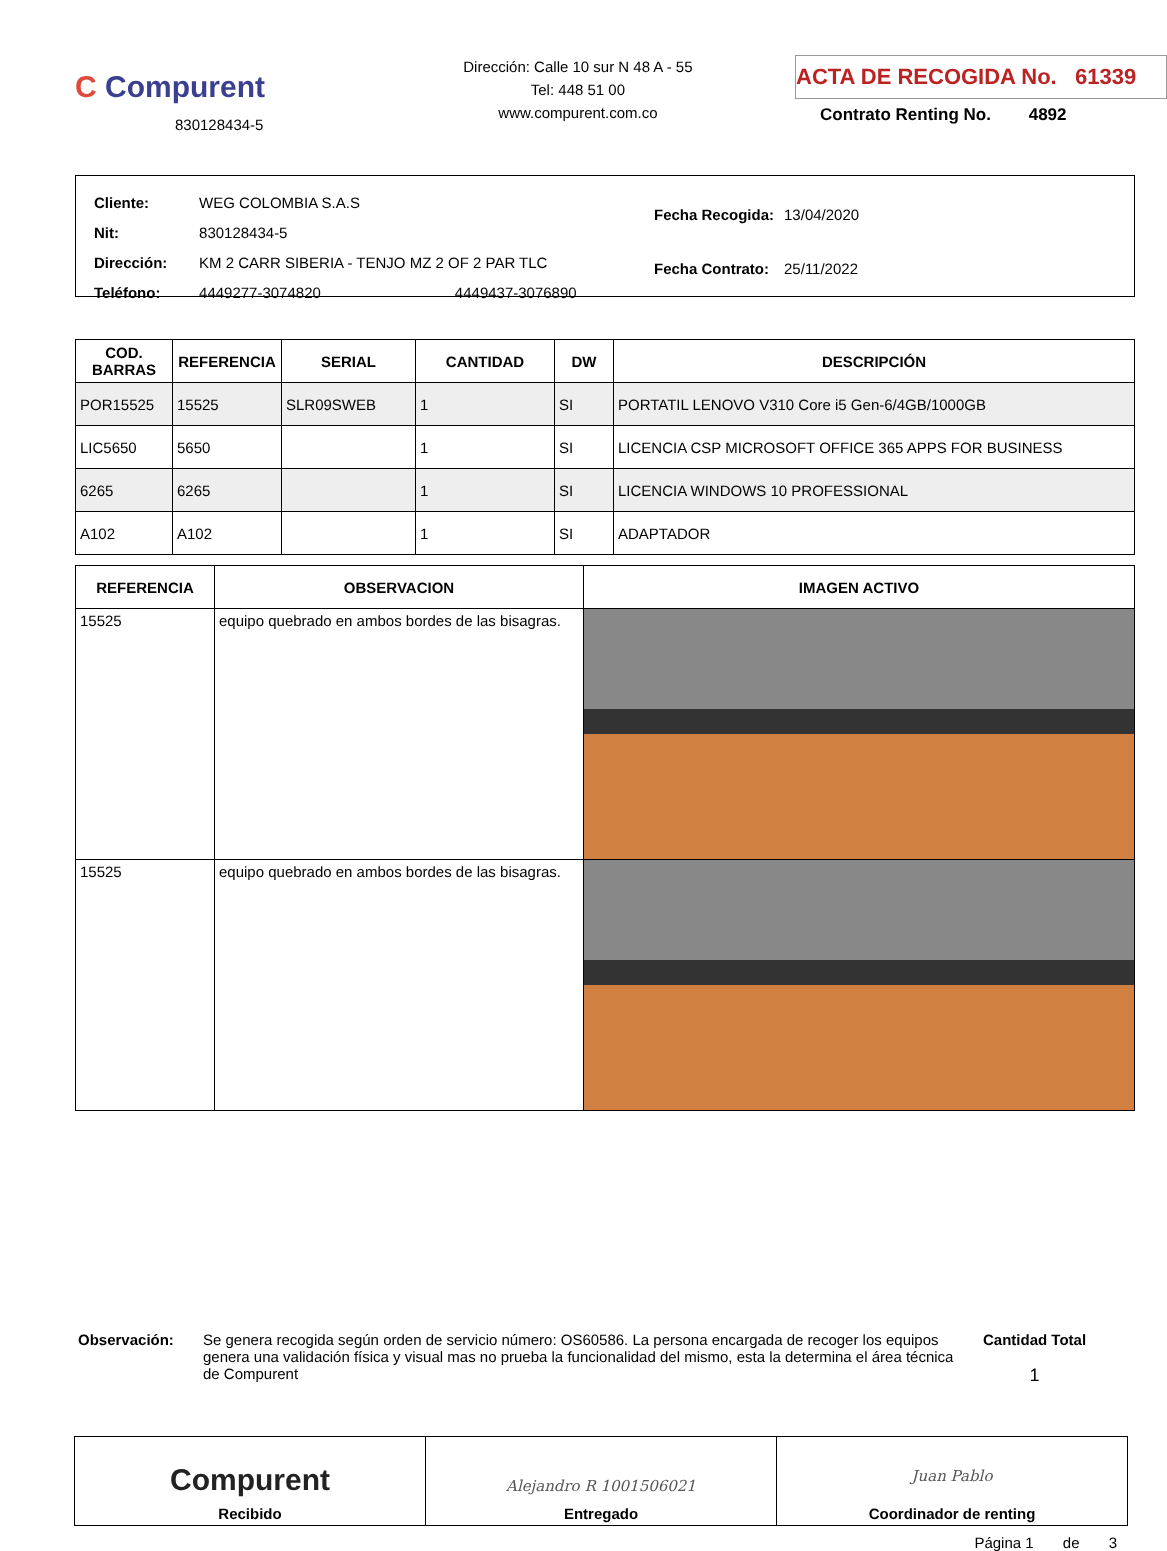C Compurent
830128434-5
Dirección: Calle 10 sur N 48 A - 55
Tel: 448 51 00
www.compurent.com.co
ACTA DE RECOGIDA No. 61339
Contrato Renting No. 4892
| Cliente: | WEG COLOMBIA S.A.S | |
| Nit: | 830128434-5 | |
| Dirección: | KM 2 CARR SIBERIA - TENJO MZ 2 OF 2 PAR TLC | |
| Teléfono: | 4449277-3074820 | 4449437-3076890 |
| Fecha Recogida: | 13/04/2020 |
| Fecha Contrato: | 25/11/2022 |
| COD. BARRAS | REFERENCIA | SERIAL | CANTIDAD | DW | DESCRIPCIÓN |
| --- | --- | --- | --- | --- | --- |
| POR15525 | 15525 | SLR09SWEB | 1 | SI | PORTATIL LENOVO V310 Core i5 Gen-6/4GB/1000GB |
| LIC5650 | 5650 | | 1 | SI | LICENCIA CSP MICROSOFT OFFICE 365 APPS FOR BUSINESS |
| 6265 | 6265 | | 1 | SI | LICENCIA WINDOWS 10 PROFESSIONAL |
| A102 | A102 | | 1 | SI | ADAPTADOR |
| REFERENCIA | OBSERVACION | IMAGEN ACTIVO |
| --- | --- | --- |
| 15525 | equipo quebrado en ambos bordes de las bisagras. | |
| 15525 | equipo quebrado en ambos bordes de las bisagras. | |
Observación: Se genera recogida según orden de servicio número: OS60586. La persona encargada de recoger los equipos genera una validación física y visual mas no prueba la funcionalidad del mismo, esta la determina el área técnica de Compurent
Cantidad Total
1
Compurent
Recibido
Alejandro R 1001506021
Entregado
Juan Pablo
Coordinador de renting
Página 1 de 3